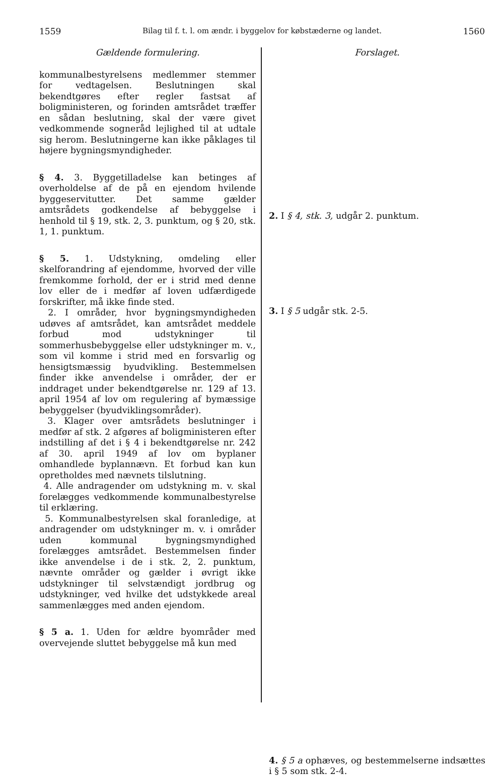1559 Bilag til f. t. l. om ændr. i byggelov for købstæderne og landet. 1560
Gældende formulering.
kommunalbestyrelsens medlemmer stemmer for vedtagelsen. Beslutningen skal bekendtgøres efter regler fastsat af boligministeren, og forinden amtsrådet træffer en sådan beslutning, skal der være givet vedkommende sogneråd lejlighed til at udtale sig herom. Beslutningerne kan ikke påklages til højere bygningsmyndigheder.
§ 4. 3. Byggetilladelse kan betinges af overholdelse af de på en ejendom hvilende byggeservitutter. Det samme gælder amtsrådets godkendelse af bebyggelse i henhold til § 19, stk. 2, 3. punktum, og § 20, stk. 1, 1. punktum.
§ 5. 1. Udstykning, omdeling eller skelforandring af ejendomme, hvorved der ville fremkomme forhold, der er i strid med denne lov eller de i medfør af loven udfærdigede forskrifter, må ikke finde sted.
2. I områder, hvor bygningsmyndigheden udøves af amtsrådet, kan amtsrådet meddele forbud mod udstykninger til sommerhusbebyggelse eller udstykninger m. v., som vil komme i strid med en forsvarlig og hensigtsmæssig byudvikling. Bestemmelsen finder ikke anvendelse i områder, der er inddraget under bekendtgørelse nr. 129 af 13. april 1954 af lov om regulering af bymæssige bebyggelser (byudviklingsområder).
3. Klager over amtsrådets beslutninger i medfør af stk. 2 afgøres af boligministeren efter indstilling af det i § 4 i bekendtgørelse nr. 242 af 30. april 1949 af lov om byplaner omhandlede byplannævn. Et forbud kan kun opretholdes med nævnets tilslutning.
4. Alle andragender om udstykning m. v. skal forelægges vedkommende kommunalbestyrelse til erklæring.
5. Kommunalbestyrelsen skal foranledige, at andragender om udstykninger m. v. i områder uden kommunal bygningsmyndighed forelægges amtsrådet. Bestemmelsen finder ikke anvendelse i de i stk. 2, 2. punktum, nævnte områder og gælder i øvrigt ikke udstykninger til selvstændigt jordbrug og udstykninger, ved hvilke det udstykkede areal sammenlægges med anden ejendom.
§ 5 a. 1. Uden for ældre byområder med overvejende sluttet bebyggelse må kun med
Forslaget.
2. I § 4, stk. 3, udgår 2. punktum.
3. I § 5 udgår stk. 2-5.
4. § 5 a ophæves, og bestemmelserne indsættes i § 5 som stk. 2-4.